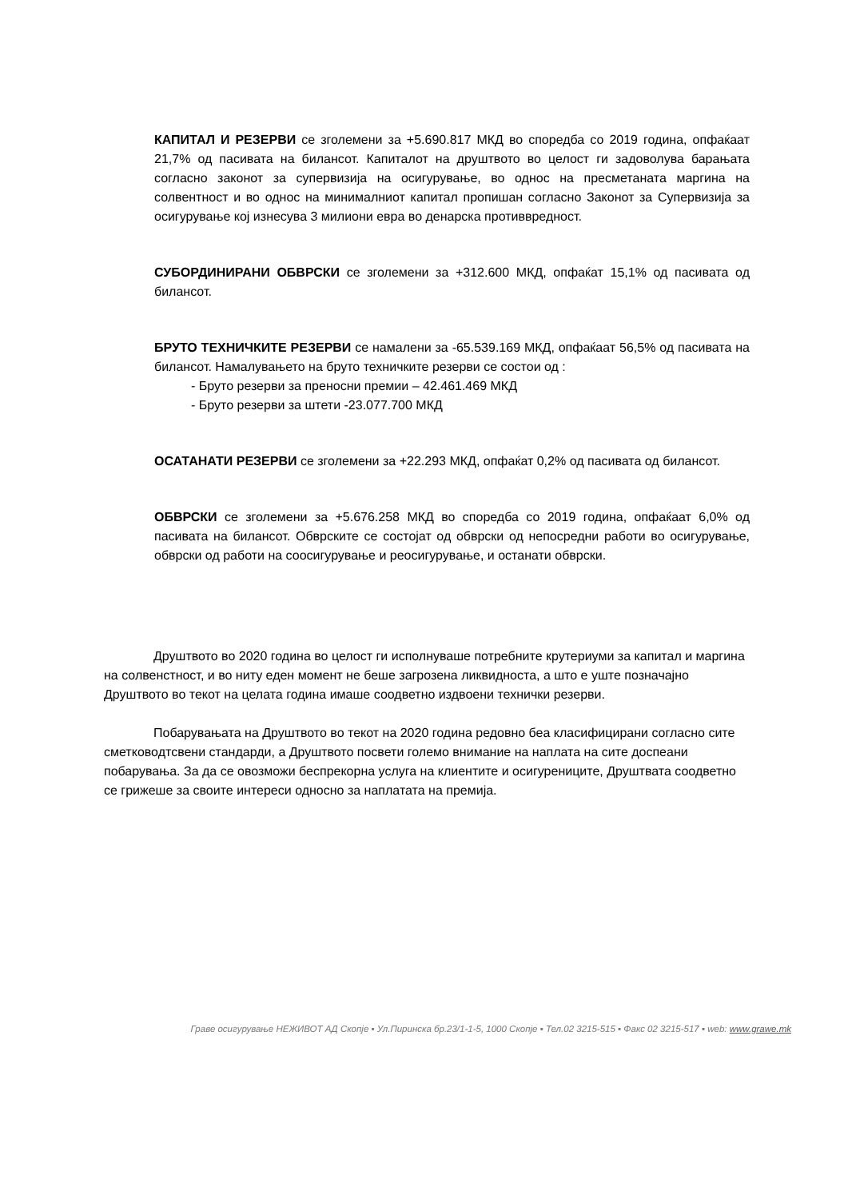КАПИТАЛ И РЕЗЕРВИ се зголемени за +5.690.817 МКД во споредба со 2019 година, опфаќаат 21,7% од пасивата на билансот. Капиталот на друштвото во целост ги задоволува барањата согласно законот за супервизија на осигурување, во однос на пресметаната маргина на солвентност и во однос на минималниот капитал пропишан согласно Законот за Супервизија за осигурување кој изнесува 3 милиони евра во денарска противвредност.
СУБОРДИНИРАНИ ОБВРСКИ се зголемени за +312.600 МКД, опфаќат 15,1% од пасивата од билансот.
БРУТО ТЕХНИЧКИТЕ РЕЗЕРВИ се намалени за -65.539.169 МКД, опфаќаат 56,5% од пасивата на билансот. Намалувањето на бруто техничките резерви се состои од :
- Бруто резерви за преносни премии – 42.461.469 МКД
- Бруто резерви за штети -23.077.700 МКД
ОСАТАНАТИ РЕЗЕРВИ се зголемени за +22.293 МКД, опфаќат 0,2% од пасивата од билансот.
ОБВРСКИ се зголемени за +5.676.258 МКД во споредба со 2019 година, опфаќаат 6,0% од пасивата на билансот. Обврските се состојат од обврски од непосредни работи во осигурување, обврски од работи на соосигурување и реосигурување, и останати обврски.
Друштвото во 2020 година во целост ги исполнуваше потребните крутериуми за капитал и маргина на солвенстност, и во ниту еден момент не беше загрозена ликвидноста, а што е уште позначајно Друштвото во текот на целата година имаше соодветно издвоени технички резерви.
Побарувањата на Друштвото во текот на 2020 година редовно беа класифицирани согласно сите сметководтсвени стандарди, а Друштвото посвети големо внимание на наплата на сите доспеани побарувања. За да се овозможи беспрекорна услуга на клиентите и осигурениците, Друштвата соодветно се грижеше за своите интереси односно за наплатата на премија.
Граве осигурување НЕЖИВОТ АД Скопје ▪ Ул.Пиринска бр.23/1-1-5, 1000 Скопје ▪ Тел.02 3215-515 ▪ Факс 02 3215-517 ▪ web: www.grawe.mk